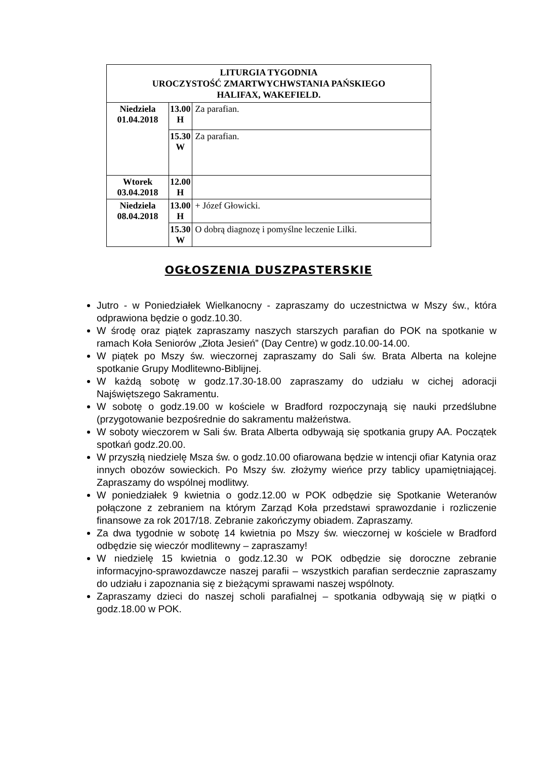| LITURGIA TYGODNIA UROCZYSTOŚĆ ZMARTWYCHWSTANIA PAŃSKIEGO HALIFAX, WAKEFIELD. | | |
| --- | --- | --- |
| Niedziela 01.04.2018 | 13.00 H | Za parafian. |
| | 15.30 W | Za parafian. |
| Wtorek 03.04.2018 | 12.00 H | |
| Niedziela 08.04.2018 | 13.00 H | + Józef Głowicki. |
| | 15.30 W | O dobrą diagnozę i pomyślne leczenie Lilki. |
OGŁOSZENIA DUSZPASTERSKIE
Jutro - w Poniedziałek Wielkanocny - zapraszamy do uczestnictwa w Mszy św., która odprawiona będzie o godz.10.30.
W środę oraz piątek zapraszamy naszych starszych parafian do POK na spotkanie w ramach Koła Seniorów „Złota Jesień” (Day Centre) w godz.10.00-14.00.
W piątek po Mszy św. wieczornej zapraszamy do Sali św. Brata Alberta na kolejne spotkanie Grupy Modlitewno-Biblijnej.
W każdą sobotę w godz.17.30-18.00 zapraszamy do udziału w cichej adoracji Najświętszego Sakramentu.
W sobotę o godz.19.00 w kościele w Bradford rozpoczynają się nauki przedślubne (przygotowanie bezpośrednie do sakramentu małżeństwa.
W soboty wieczorem w Sali św. Brata Alberta odbywają się spotkania grupy AA. Początek spotkań godz.20.00.
W przyszłą niedzielę Msza św. o godz.10.00 ofiarowana będzie w intencji ofiar Katynia oraz innych obozów sowieckich. Po Mszy św. złożymy wieńce przy tablicy upamiętniającej. Zapraszamy do wspólnej modlitwy.
W poniedziałek 9 kwietnia o godz.12.00 w POK odbędzie się Spotkanie Weteranów połączone z zebraniem na którym Zarząd Koła przedstawi sprawozdanie i rozliczenie finansowe za rok 2017/18. Zebranie zakończymy obiadem. Zapraszamy.
Za dwa tygodnie w sobotę 14 kwietnia po Mszy św. wieczornej w kościele w Bradford odbędzie się wieczór modlitewny – zapraszamy!
W niedzielę 15 kwietnia o godz.12.30 w POK odbędzie się doroczne zebranie informacyjno-sprawozdawcze naszej parafii – wszystkich parafian serdecznie zapraszamy do udziału i zapoznania się z bieżącymi sprawami naszej wspólnoty.
Zapraszamy dzieci do naszej scholi parafialnej – spotkania odbywają się w piątki o godz.18.00 w POK.